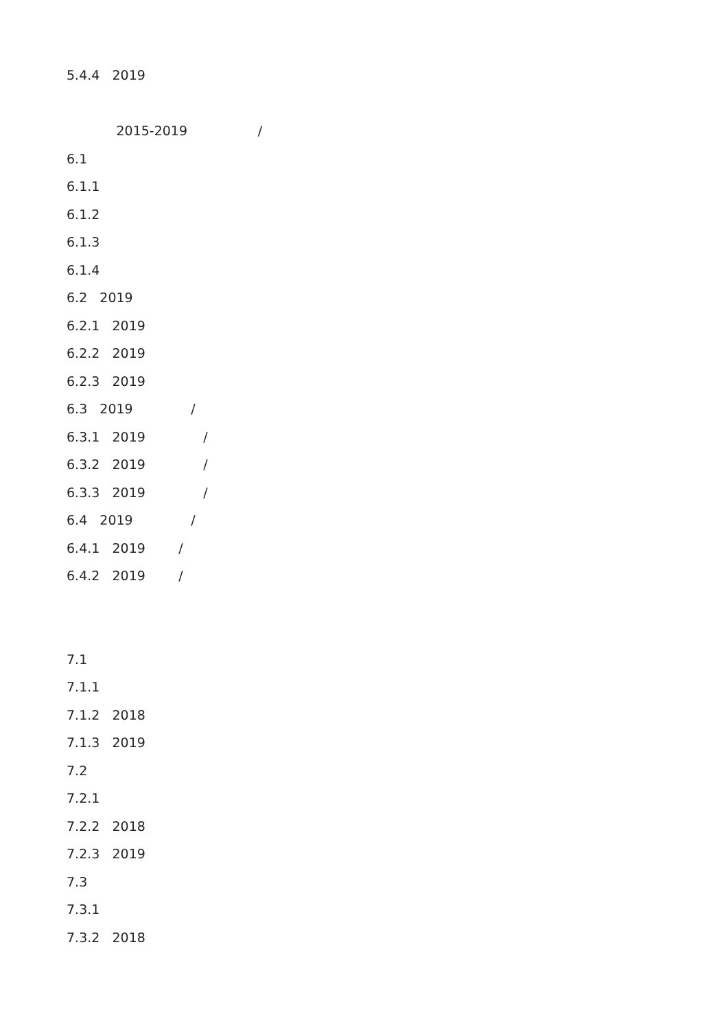5.4.4 2019
2015-2019 /
6.1
6.1.1
6.1.2
6.1.3
6.1.4
6.2 2019
6.2.1 2019
6.2.2 2019
6.2.3 2019
6.3 2019 /
6.3.1 2019 /
6.3.2 2019 /
6.3.3 2019 /
6.4 2019 /
6.4.1 2019 /
6.4.2 2019 /
7.1
7.1.1
7.1.2 2018
7.1.3 2019
7.2
7.2.1
7.2.2 2018
7.2.3 2019
7.3
7.3.1
7.3.2 2018